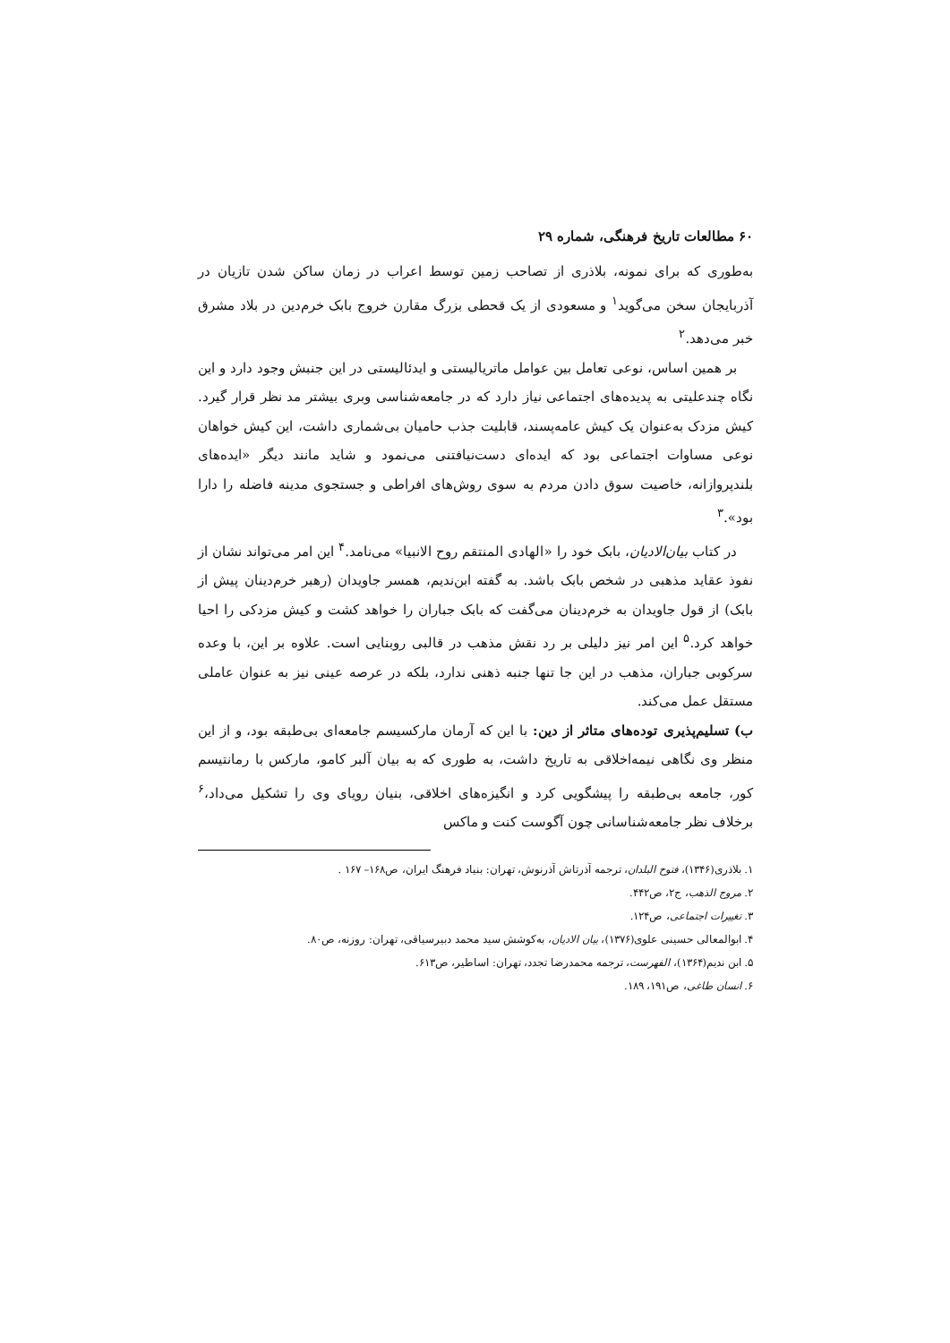۶۰ مطالعات تاریخ فرهنگی، شماره ۲۹
به‌طوری که برای نمونه، بلاذری از تصاحب زمین توسط اعراب در زمان ساکن شدن تازیان در آذربایجان سخن می‌گوید<sup>۱</sup> و مسعودی از یک قحطی بزرگ مقارن خروج بابک خرم‌دین در بلاد مشرق خبر می‌دهد.<sup>۲</sup>
بر همین اساس، نوعی تعامل بین عوامل ماتریالیستی و ایدئالیستی در این جنبش وجود دارد و این نگاه چندعلیتی به پدیده‌های اجتماعی نیاز دارد که در جامعه‌شناسی وبری بیشتر مد نظر قرار گیرد. کیش مزدک به‌عنوان یک کیش عامه‌پسند، قابلیت جذب حامیان بی‌شماری داشت، این کیش خواهان نوعی مساوات اجتماعی بود که ایده‌ای دست‌نیافتنی می‌نمود و شاید مانند دیگر «ایده‌های بلندپروازانه، خاصیت سوق دادن مردم به سوی روش‌های افراطی و جستجوی مدینه فاضله را دارا بود».<sup>۳</sup>
در کتاب بیان‌الادیان، بابک خود را «الهادی المنتقم روح الانبیا» می‌نامد.<sup>۴</sup> این امر می‌تواند نشان از نفوذ عقاید مذهبی در شخص بابک باشد. به گفته ابن‌ندیم، همسر جاویدان (رهبر خرم‌دینان پیش از بابک) از قول جاویدان به خرم‌دینان می‌گفت که بابک جباران را خواهد کشت و کیش مزدکی را احیا خواهد کرد.<sup>۵</sup> این امر نیز دلیلی بر رد نقش مذهب در قالبی روبنایی است. علاوه بر این، با وعده سرکوبی جباران، مذهب در این جا تنها جنبه ذهنی ندارد، بلکه در عرصه عینی نیز به عنوان عاملی مستقل عمل می‌کند.
ب) تسلیم‌پذیری توده‌های متاثر از دین: با این که آرمان مارکسیسم جامعه‌ای بی‌طبقه بود، و از این منظر وی نگاهی نیمه‌اخلاقی به تاریخ داشت، به طوری که به بیان آلبر کامو، مارکس با رمانتیسم کور، جامعه بی‌طبقه را پیشگویی کرد و انگیزه‌های اخلاقی، بنیان رویای وی را تشکیل می‌داد،<sup>۶</sup> برخلاف نظر جامعه‌شناسانی چون آگوست کنت و ماکس
۱. بلاذری(۱۳۴۶)، فتوح البلدان، ترجمه آذرتاش آذرنوش، تهران: بنیاد فرهنگ ایران، ص۱۶۸– ۱۶۷ .
۲. مروج الذهب، ج۲، ص۴۴۲.
۳. تغییرات اجتماعی، ص۱۲۴.
۴. ابوالمعالی حسینی علوی(۱۳۷۶)، بیان الادیان، به‌کوشش سید محمد دبیرسیاقی، تهران: روزنه، ص۸۰.
۵. ابن ندیم(۱۳۶۴)، الفهرست، ترجمه محمدرضا تجدد، تهران: اساطیر، ص۶۱۳.
۶. انسان طاغی، ص۱۹۱، ۱۸۹.